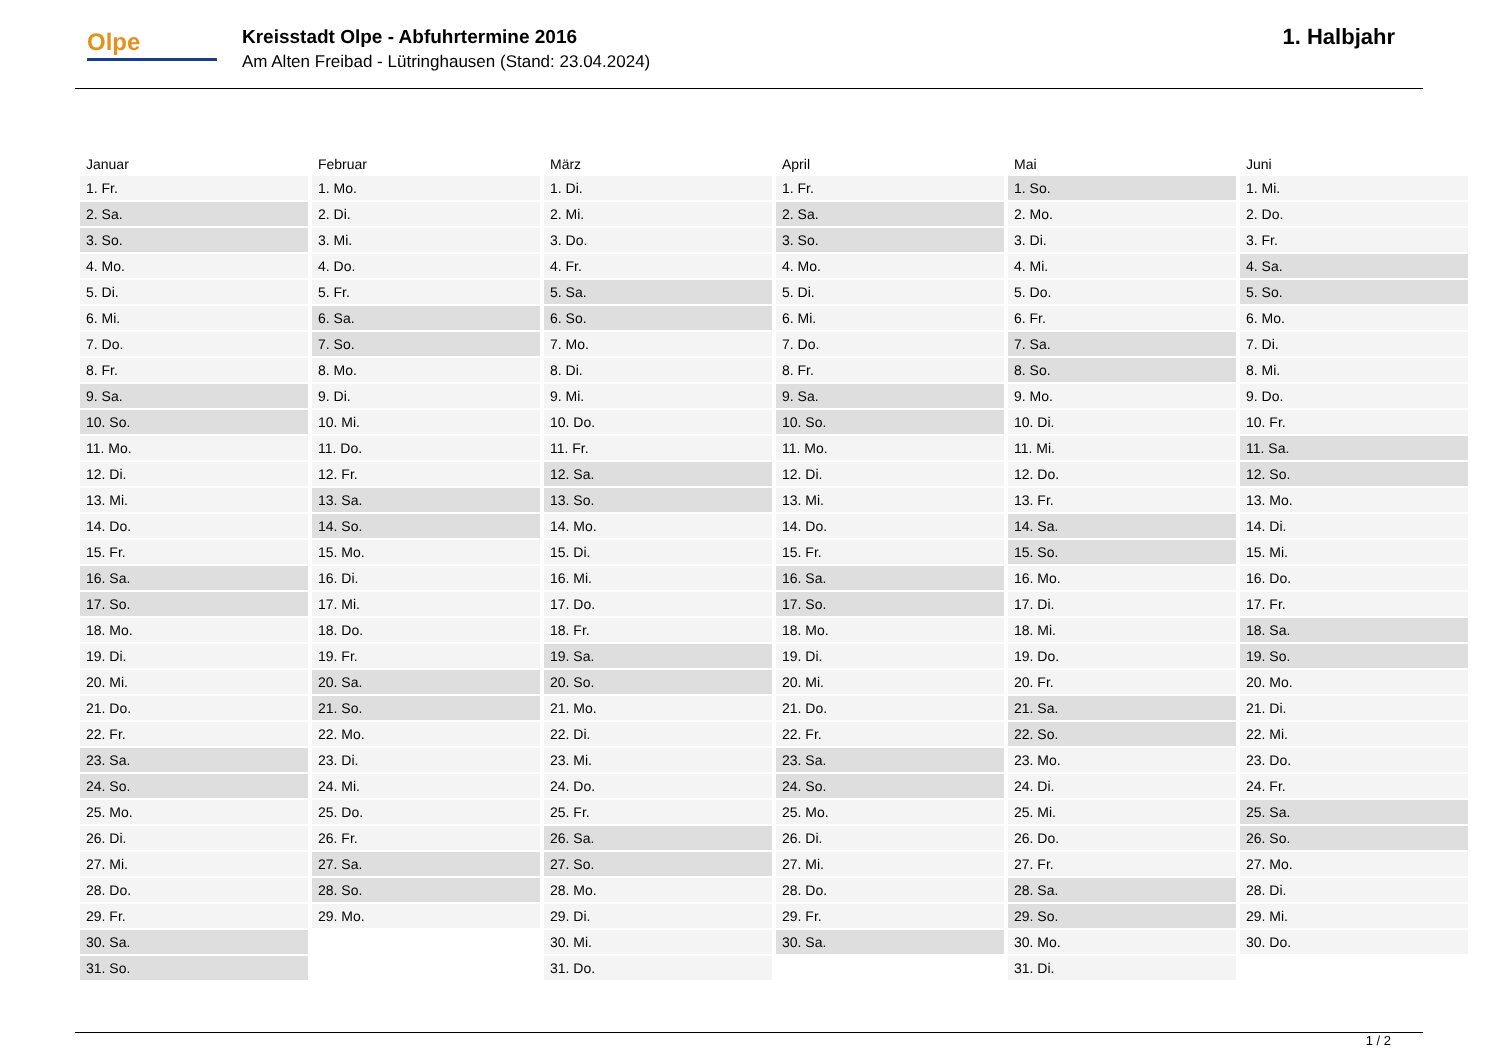Olpe
Kreisstadt Olpe - Abfuhrtermine 2016
Am Alten Freibad - Lütringhausen (Stand: 23.04.2024)
1. Halbjahr
| Januar | Februar | März | April | Mai | Juni |
| --- | --- | --- | --- | --- | --- |
| 1. Fr. | 1. Mo. | 1. Di. | 1. Fr. | 1. So. | 1. Mi. |
| 2. Sa. | 2. Di. | 2. Mi. | 2. Sa. | 2. Mo. | 2. Do. |
| 3. So. | 3. Mi. | 3. Do. | 3. So. | 3. Di. | 3. Fr. |
| 4. Mo. | 4. Do. | 4. Fr. | 4. Mo. | 4. Mi. | 4. Sa. |
| 5. Di. | 5. Fr. | 5. Sa. | 5. Di. | 5. Do. | 5. So. |
| 6. Mi. | 6. Sa. | 6. So. | 6. Mi. | 6. Fr. | 6. Mo. |
| 7. Do. | 7. So. | 7. Mo. | 7. Do. | 7. Sa. | 7. Di. |
| 8. Fr. | 8. Mo. | 8. Di. | 8. Fr. | 8. So. | 8. Mi. |
| 9. Sa. | 9. Di. | 9. Mi. | 9. Sa. | 9. Mo. | 9. Do. |
| 10. So. | 10. Mi. | 10. Do. | 10. So. | 10. Di. | 10. Fr. |
| 11. Mo. | 11. Do. | 11. Fr. | 11. Mo. | 11. Mi. | 11. Sa. |
| 12. Di. | 12. Fr. | 12. Sa. | 12. Di. | 12. Do. | 12. So. |
| 13. Mi. | 13. Sa. | 13. So. | 13. Mi. | 13. Fr. | 13. Mo. |
| 14. Do. | 14. So. | 14. Mo. | 14. Do. | 14. Sa. | 14. Di. |
| 15. Fr. | 15. Mo. | 15. Di. | 15. Fr. | 15. So. | 15. Mi. |
| 16. Sa. | 16. Di. | 16. Mi. | 16. Sa. | 16. Mo. | 16. Do. |
| 17. So. | 17. Mi. | 17. Do. | 17. So. | 17. Di. | 17. Fr. |
| 18. Mo. | 18. Do. | 18. Fr. | 18. Mo. | 18. Mi. | 18. Sa. |
| 19. Di. | 19. Fr. | 19. Sa. | 19. Di. | 19. Do. | 19. So. |
| 20. Mi. | 20. Sa. | 20. So. | 20. Mi. | 20. Fr. | 20. Mo. |
| 21. Do. | 21. So. | 21. Mo. | 21. Do. | 21. Sa. | 21. Di. |
| 22. Fr. | 22. Mo. | 22. Di. | 22. Fr. | 22. So. | 22. Mi. |
| 23. Sa. | 23. Di. | 23. Mi. | 23. Sa. | 23. Mo. | 23. Do. |
| 24. So. | 24. Mi. | 24. Do. | 24. So. | 24. Di. | 24. Fr. |
| 25. Mo. | 25. Do. | 25. Fr. | 25. Mo. | 25. Mi. | 25. Sa. |
| 26. Di. | 26. Fr. | 26. Sa. | 26. Di. | 26. Do. | 26. So. |
| 27. Mi. | 27. Sa. | 27. So. | 27. Mi. | 27. Fr. | 27. Mo. |
| 28. Do. | 28. So. | 28. Mo. | 28. Do. | 28. Sa. | 28. Di. |
| 29. Fr. | 29. Mo. | 29. Di. | 29. Fr. | 29. So. | 29. Mi. |
| 30. Sa. | | 30. Mi. | 30. Sa. | 30. Mo. | 30. Do. |
| 31. So. | | 31. Do. | | 31. Di. | |
1 / 2